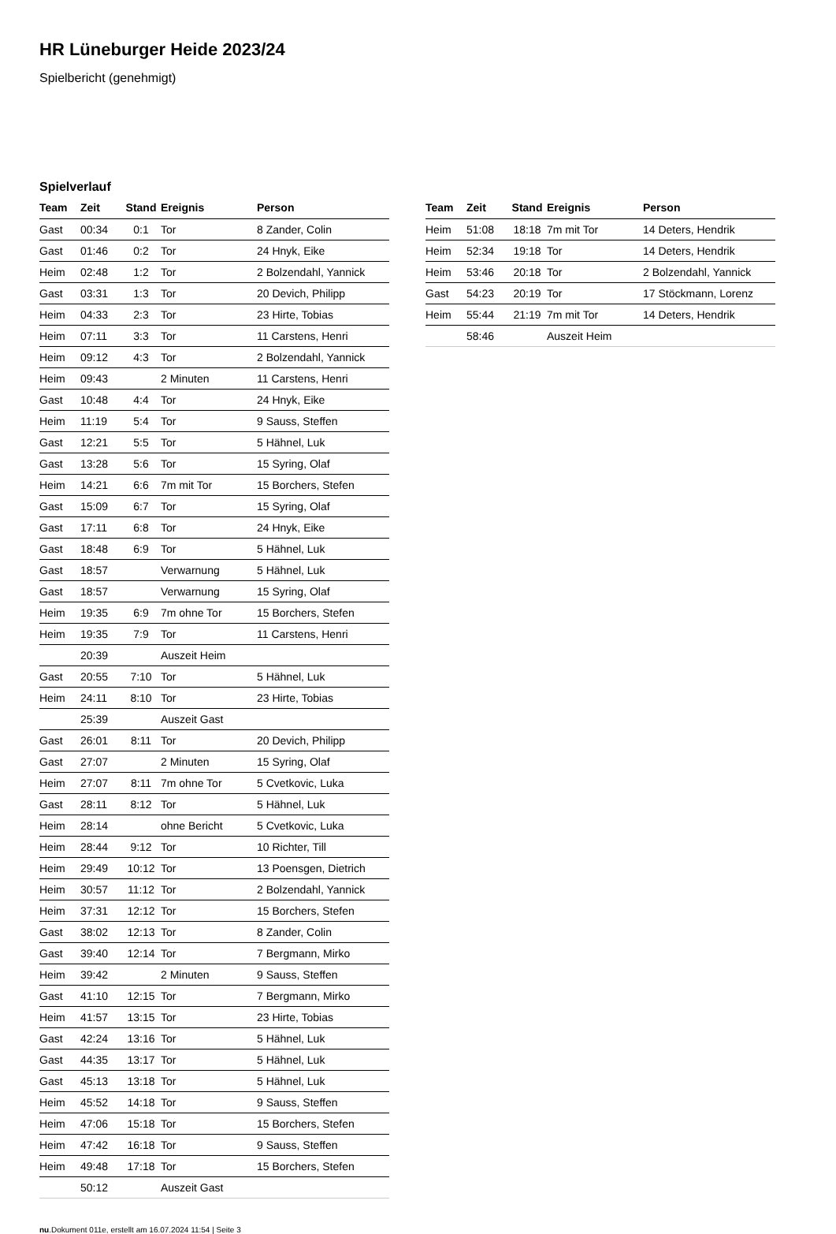HR Lüneburger Heide 2023/24
Spielbericht (genehmigt)
Spielverlauf
| Team | Zeit | Stand | Ereignis | Person |
| --- | --- | --- | --- | --- |
| Gast | 00:34 | 0:1 | Tor | 8 Zander, Colin |
| Gast | 01:46 | 0:2 | Tor | 24 Hnyk, Eike |
| Heim | 02:48 | 1:2 | Tor | 2 Bolzendahl, Yannick |
| Gast | 03:31 | 1:3 | Tor | 20 Devich, Philipp |
| Heim | 04:33 | 2:3 | Tor | 23 Hirte, Tobias |
| Heim | 07:11 | 3:3 | Tor | 11 Carstens, Henri |
| Heim | 09:12 | 4:3 | Tor | 2 Bolzendahl, Yannick |
| Heim | 09:43 | | 2 Minuten | 11 Carstens, Henri |
| Gast | 10:48 | 4:4 | Tor | 24 Hnyk, Eike |
| Heim | 11:19 | 5:4 | Tor | 9 Sauss, Steffen |
| Gast | 12:21 | 5:5 | Tor | 5 Hähnel, Luk |
| Gast | 13:28 | 5:6 | Tor | 15 Syring, Olaf |
| Heim | 14:21 | 6:6 | 7m mit Tor | 15 Borchers, Stefen |
| Gast | 15:09 | 6:7 | Tor | 15 Syring, Olaf |
| Gast | 17:11 | 6:8 | Tor | 24 Hnyk, Eike |
| Gast | 18:48 | 6:9 | Tor | 5 Hähnel, Luk |
| Gast | 18:57 | | Verwarnung | 5 Hähnel, Luk |
| Gast | 18:57 | | Verwarnung | 15 Syring, Olaf |
| Heim | 19:35 | 6:9 | 7m ohne Tor | 15 Borchers, Stefen |
| Heim | 19:35 | 7:9 | Tor | 11 Carstens, Henri |
| | 20:39 | | Auszeit Heim | |
| Gast | 20:55 | 7:10 | Tor | 5 Hähnel, Luk |
| Heim | 24:11 | 8:10 | Tor | 23 Hirte, Tobias |
| | 25:39 | | Auszeit Gast | |
| Gast | 26:01 | 8:11 | Tor | 20 Devich, Philipp |
| Gast | 27:07 | | 2 Minuten | 15 Syring, Olaf |
| Heim | 27:07 | 8:11 | 7m ohne Tor | 5 Cvetkovic, Luka |
| Gast | 28:11 | 8:12 | Tor | 5 Hähnel, Luk |
| Heim | 28:14 | | ohne Bericht | 5 Cvetkovic, Luka |
| Heim | 28:44 | 9:12 | Tor | 10 Richter, Till |
| Heim | 29:49 | 10:12 | Tor | 13 Poensgen, Dietrich |
| Heim | 30:57 | 11:12 | Tor | 2 Bolzendahl, Yannick |
| Heim | 37:31 | 12:12 | Tor | 15 Borchers, Stefen |
| Gast | 38:02 | 12:13 | Tor | 8 Zander, Colin |
| Gast | 39:40 | 12:14 | Tor | 7 Bergmann, Mirko |
| Heim | 39:42 | | 2 Minuten | 9 Sauss, Steffen |
| Gast | 41:10 | 12:15 | Tor | 7 Bergmann, Mirko |
| Heim | 41:57 | 13:15 | Tor | 23 Hirte, Tobias |
| Gast | 42:24 | 13:16 | Tor | 5 Hähnel, Luk |
| Gast | 44:35 | 13:17 | Tor | 5 Hähnel, Luk |
| Gast | 45:13 | 13:18 | Tor | 5 Hähnel, Luk |
| Heim | 45:52 | 14:18 | Tor | 9 Sauss, Steffen |
| Heim | 47:06 | 15:18 | Tor | 15 Borchers, Stefen |
| Heim | 47:42 | 16:18 | Tor | 9 Sauss, Steffen |
| Heim | 49:48 | 17:18 | Tor | 15 Borchers, Stefen |
| | 50:12 | | Auszeit Gast | |
| Team | Zeit | Stand | Ereignis | Person |
| --- | --- | --- | --- | --- |
| Heim | 51:08 | 18:18 | 7m mit Tor | 14 Deters, Hendrik |
| Heim | 52:34 | 19:18 | Tor | 14 Deters, Hendrik |
| Heim | 53:46 | 20:18 | Tor | 2 Bolzendahl, Yannick |
| Gast | 54:23 | 20:19 | Tor | 17 Stöckmann, Lorenz |
| Heim | 55:44 | 21:19 | 7m mit Tor | 14 Deters, Hendrik |
| | 58:46 | | Auszeit Heim | |
nu.Dokument 011e, erstellt am 16.07.2024 11:54 | Seite 3